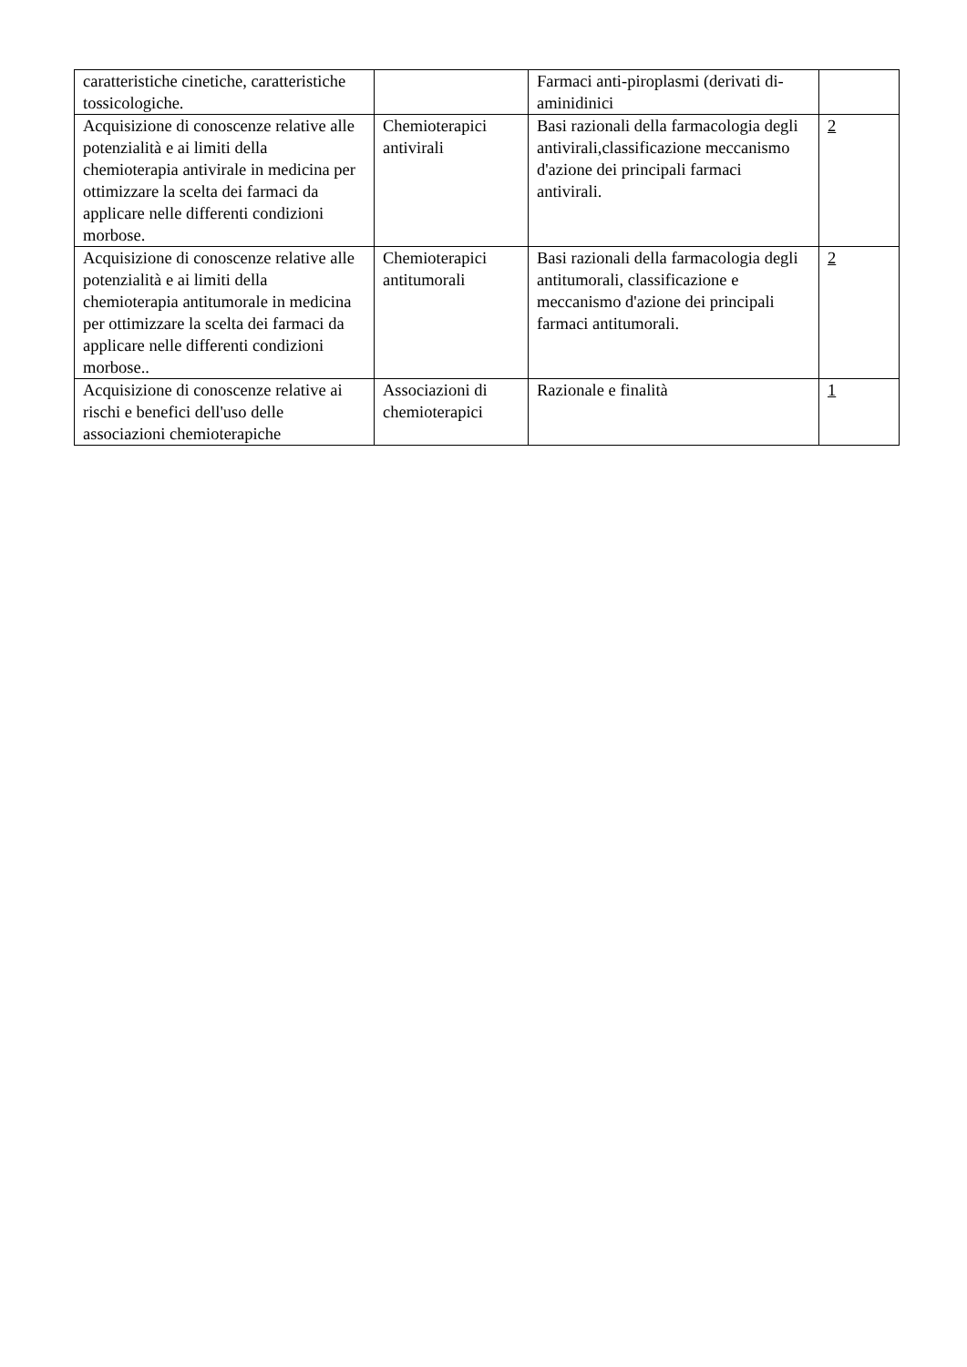| caratteristiche cinetiche, caratteristiche tossicologiche. | | Farmaci anti-piroplasmi (derivati di-aminidinici | |
| Acquisizione di conoscenze relative alle potenzialità e ai limiti della chemioterapia antivirale in medicina per ottimizzare la scelta dei farmaci da applicare nelle differenti condizioni morbose. | Chemioterapici antivirali | Basi razionali della farmacologia degli antivirali,classificazione meccanismo d'azione dei principali farmaci antivirali. | 2 |
| Acquisizione di conoscenze relative alle potenzialità e ai limiti della chemioterapia antitumorale in medicina per ottimizzare la scelta dei farmaci da applicare nelle differenti condizioni morbose.. | Chemioterapici antitumorali | Basi razionali della farmacologia degli antitumorali, classificazione e meccanismo d'azione dei principali farmaci antitumorali. | 2 |
| Acquisizione di conoscenze relative ai rischi e benefici dell'uso delle associazioni chemioterapiche | Associazioni di chemioterapici | Razionale e finalità | 1 |